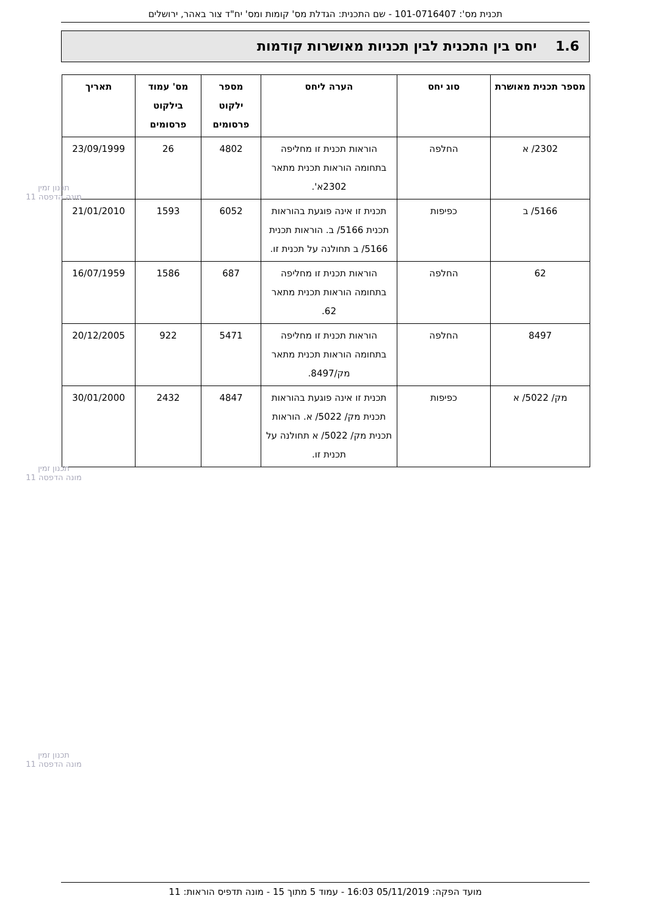תכנית מס': 101-0716407 - שם התכנית: הגדלת מס' קומות ומס' יח"ד צור באהר, ירושלים
1.6 יחס בין התכנית לבין תכניות מאושרות קודמות
| מספר תכנית מאושרת | סוג יחס | הערה ליחס | מספר ילקוט פרסומים | מס' עמוד בילקוט פרסומים | תאריך |
| --- | --- | --- | --- | --- | --- |
| 2302/ א | החלפה | הוראות תכנית זו מחליפה בתחומה הוראות תכנית מתאר 2302א'. | 4802 | 26 | 23/09/1999 |
| 5166/ ב | כפיפות | תכנית זו אינה פוגעת בהוראות תכנית 5166/ ב. הוראות תכנית 5166/ ב תחולנה על תכנית זו. | 6052 | 1593 | 21/01/2010 |
| 62 | החלפה | הוראות תכנית זו מחליפה בתחומה הוראות תכנית מתאר 62. | 687 | 1586 | 16/07/1959 |
| 8497 | החלפה | הוראות תכנית זו מחליפה בתחומה הוראות תכנית מתאר מק/8497. | 5471 | 922 | 20/12/2005 |
| מק/ 5022/ א | כפיפות | תכנית זו אינה פוגעת בהוראות תכנית מק/ 5022/ א. הוראות תכנית מק/ 5022/ א תחולנה על תכנית זו. | 4847 | 2432 | 30/01/2000 |
תכנון זמין
מונה הדפסה 11
תכנון זמין
מונה הדפסה 11
תכנון זמין
מונה הדפסה 11
מועד הפקה: 05/11/2019 16:03 - עמוד 5 מתוך 15 - מונה תדפיס הוראות: 11